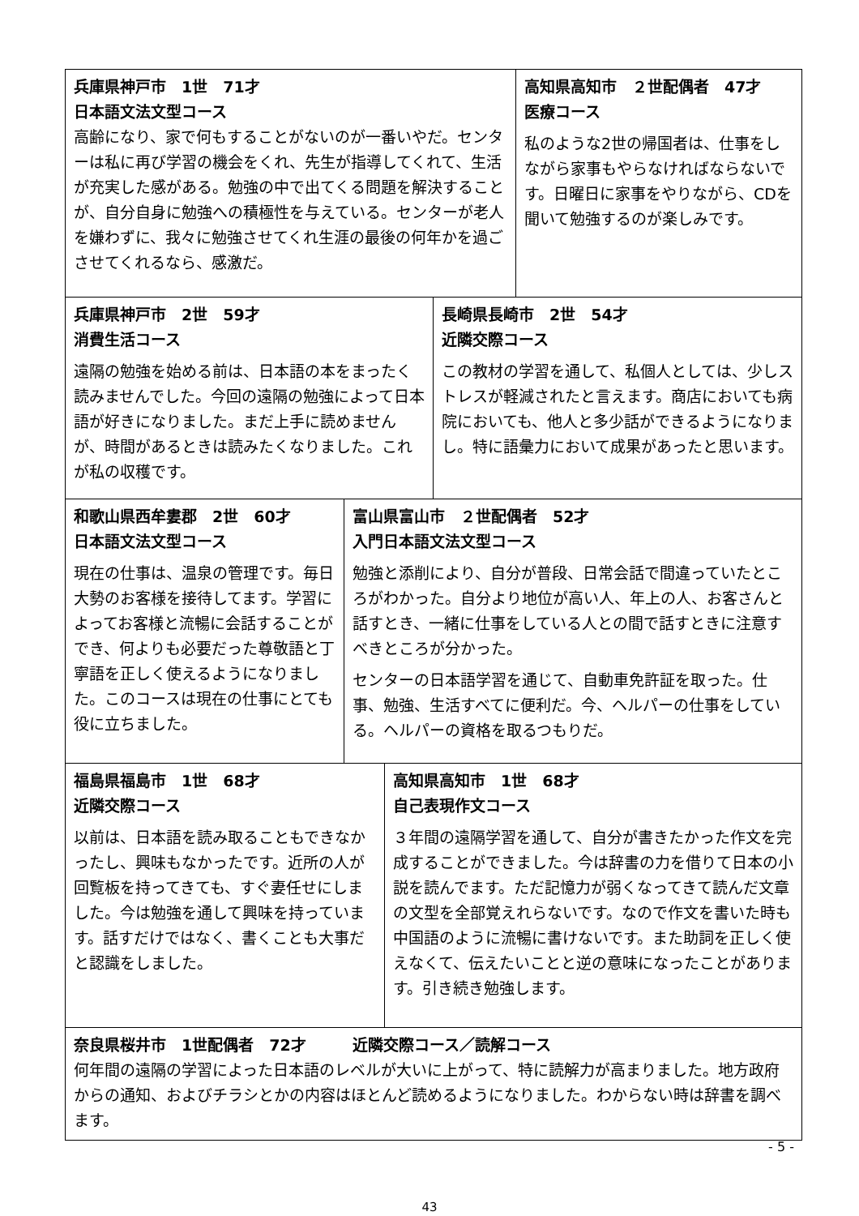兵庫県神戸市　1世　71才
日本語文法文型コース
高齢になり、家で何もすることがないのが一番いやだ。センターは私に再び学習の機会をくれ、先生が指導してくれて、生活が充実した感がある。勉強の中で出てくる問題を解決することが、自分自身に勉強への積極性を与えている。センターが老人を嫌わずに、我々に勉強させてくれ生涯の最後の何年かを過ごさせてくれるなら、感激だ。
高知県高知市　２世配偶者　47才
医療コース
私のような2世の帰国者は、仕事をしながら家事もやらなければならないです。日曜日に家事をやりながら、CDを聞いて勉強するのが楽しみです。
兵庫県神戸市　2世　59才
消費生活コース
遠隔の勉強を始める前は、日本語の本をまったく読みませんでした。今回の遠隔の勉強によって日本語が好きになりました。まだ上手に読めませんが、時間があるときは読みたくなりました。これが私の収穫です。
長崎県長崎市　2世　54才
近隣交際コース
この教材の学習を通して、私個人としては、少しストレスが軽減されたと言えます。商店においても病院においても、他人と多少話ができるようになりまし。特に語彙力において成果があったと思います。
和歌山県西牟婁郡　2世　60才
日本語文法文型コース
現在の仕事は、温泉の管理です。毎日大勢のお客様を接待してます。学習によってお客様と流暢に会話することができ、何よりも必要だった尊敬語と丁寧語を正しく使えるようになりました。このコースは現在の仕事にとても役に立ちました。
富山県富山市　２世配偶者　52才
入門日本語文法文型コース
勉強と添削により、自分が普段、日常会話で間違っていたところがわかった。自分より地位が高い人、年上の人、お客さんと話すとき、一緒に仕事をしている人との間で話すときに注意すべきところが分かった。
センターの日本語学習を通じて、自動車免許証を取った。仕事、勉強、生活すべてに便利だ。今、ヘルパーの仕事をしている。ヘルパーの資格を取るつもりだ。
福島県福島市　1世　68才
近隣交際コース
以前は、日本語を読み取ることもできなかったし、興味もなかったです。近所の人が回覧板を持ってきても、すぐ妻任せにしました。今は勉強を通して興味を持っています。話すだけではなく、書くことも大事だと認識をしました。
高知県高知市　1世　68才
自己表現作文コース
３年間の遠隔学習を通して、自分が書きたかった作文を完成することができました。今は辞書の力を借りて日本の小説を読んでます。ただ記憶力が弱くなってきて読んだ文章の文型を全部覚えれらないです。なので作文を書いた時も中国語のように流暢に書けないです。また助詞を正しく使えなくて、伝えたいことと逆の意味になったことがあります。引き続き勉強します。
奈良県桜井市　1世配偶者　72才　　　近隣交際コース／読解コース
何年間の遠隔の学習によった日本語のレベルが大いに上がって、特に読解力が高まりました。地方政府からの通知、およびチラシとかの内容はほとんど読めるようになりました。わからない時は辞書を調べます。
- 5 -
43